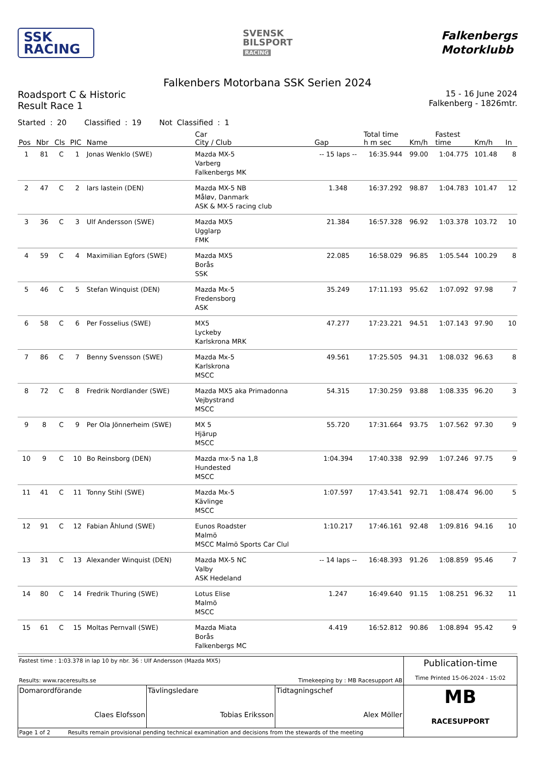SSK
RACING
SVENSK
BILSPORT
RACING
Falkenbergs
Motorklubb
Falkenbers Motorbana SSK Serien 2024
Roadsport C & Historic
Result Race 1
15 - 16 June 2024
Falkenberg - 1826mtr.
Started : 20 Classified : 19 Not Classified : 1
| Pos | Nbr | Cls | PIC | Name | Car City / Club | Gap | Total time h m sec | Km/h | Fastest time | Km/h | In |
| --- | --- | --- | --- | --- | --- | --- | --- | --- | --- | --- | --- |
| 1 | 81 | C | 1 | Jonas Wenklo (SWE) | Mazda MX-5 Varberg Falkenbergs MK | -- 15 laps -- | 16:35.944 | 99.00 | 1:04.775 | 101.48 | 8 |
| 2 | 47 | C | 2 | lars lastein (DEN) | Mazda MX-5 NB Måløv, Danmark ASK & MX-5 racing club | 1.348 | 16:37.292 | 98.87 | 1:04.783 | 101.47 | 12 |
| 3 | 36 | C | 3 | Ulf Andersson (SWE) | Mazda MX5 Ugglarp FMK | 21.384 | 16:57.328 | 96.92 | 1:03.378 | 103.72 | 10 |
| 4 | 59 | C | 4 | Maximilian Egfors (SWE) | Mazda MX5 Borås SSK | 22.085 | 16:58.029 | 96.85 | 1:05.544 | 100.29 | 8 |
| 5 | 46 | C | 5 | Stefan Winquist (DEN) | Mazda Mx-5 Fredensborg ASK | 35.249 | 17:11.193 | 95.62 | 1:07.092 | 97.98 | 7 |
| 6 | 58 | C | 6 | Per Fosselius (SWE) | MX5 Lyckeby Karlskrona MRK | 47.277 | 17:23.221 | 94.51 | 1:07.143 | 97.90 | 10 |
| 7 | 86 | C | 7 | Benny Svensson (SWE) | Mazda Mx-5 Karlskrona MSCC | 49.561 | 17:25.505 | 94.31 | 1:08.032 | 96.63 | 8 |
| 8 | 72 | C | 8 | Fredrik Nordlander (SWE) | Mazda MX5 aka Primadonna Vejbystrand MSCC | 54.315 | 17:30.259 | 93.88 | 1:08.335 | 96.20 | 3 |
| 9 | 8 | C | 9 | Per Ola Jönnerheim (SWE) | MX 5 Hjärup MSCC | 55.720 | 17:31.664 | 93.75 | 1:07.562 | 97.30 | 9 |
| 10 | 9 | C | 10 | Bo Reinsborg (DEN) | Mazda mx-5 na 1,8 Hundested MSCC | 1:04.394 | 17:40.338 | 92.99 | 1:07.246 | 97.75 | 9 |
| 11 | 41 | C | 11 | Tonny Stihl (SWE) | Mazda Mx-5 Kävlinge MSCC | 1:07.597 | 17:43.541 | 92.71 | 1:08.474 | 96.00 | 5 |
| 12 | 91 | C | 12 | Fabian Åhlund (SWE) | Eunos Roadster Malmö MSCC Malmö Sports Car Clul | 1:10.217 | 17:46.161 | 92.48 | 1:09.816 | 94.16 | 10 |
| 13 | 31 | C | 13 | Alexander Winquist (DEN) | Mazda MX-5 NC Valby ASK Hedeland | -- 14 laps -- | 16:48.393 | 91.26 | 1:08.859 | 95.46 | 7 |
| 14 | 80 | C | 14 | Fredrik Thuring (SWE) | Lotus Elise Malmö MSCC | 1.247 | 16:49.640 | 91.15 | 1:08.251 | 96.32 | 11 |
| 15 | 61 | C | 15 | Moltas Pernvall (SWE) | Mazda Miata Borås Falkenbergs MC | 4.419 | 16:52.812 | 90.86 | 1:08.894 | 95.42 | 9 |
| Fastest time : 1:03.378 in lap 10 by nbr. 36 : Ulf Andersson (Mazda MX5) Results: www.raceresults.se Timekeeping by : MB Racesupport AB | | | Publication-time Time Printed 15-06-2024 - 15:02 |
| Domarordförande Claes Elofsson | Tävlingsledare Tobias Eriksson | Tidtagningschef Alex Möller | MB RACESUPPORT |
| Page 1 of 2 Results remain provisional pending technical examination and decisions from the stewards of the meeting | | | |